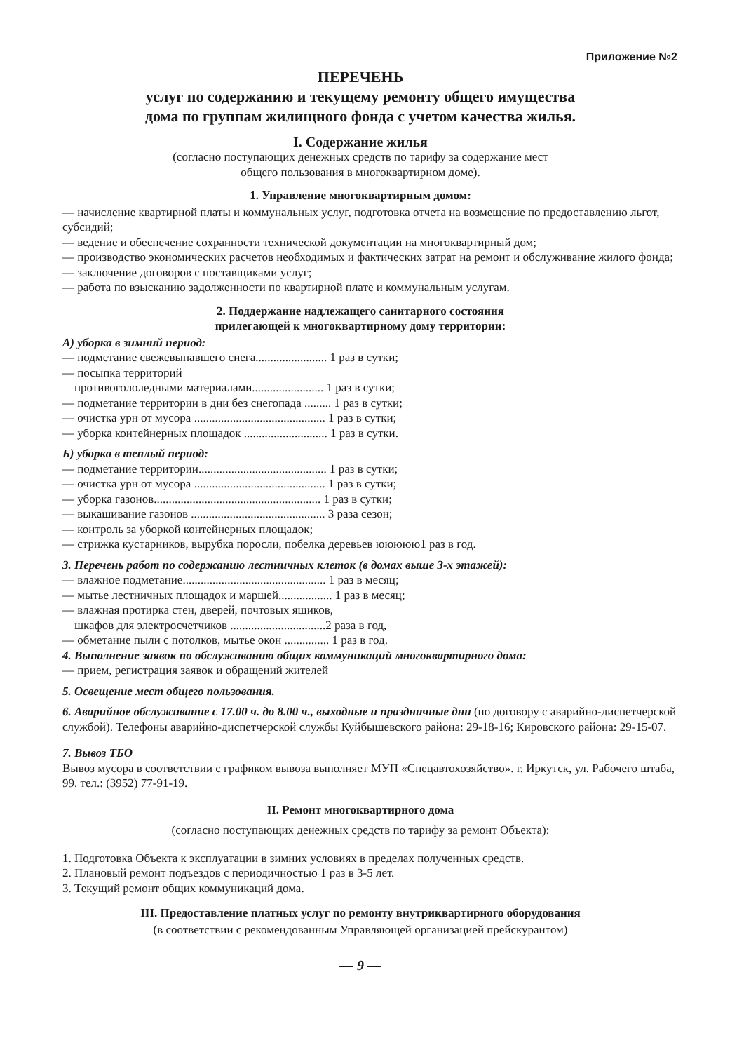Приложение №2
ПЕРЕЧЕНЬ
услуг по содержанию и текущему ремонту общего имущества
дома по группам жилищного фонда с учетом качества жилья.
I. Содержание жилья
(согласно поступающих денежных средств по тарифу за содержание мест
общего пользования в многоквартирном доме).
1. Управление многоквартирным домом:
— начисление квартирной платы и коммунальных услуг, подготовка отчета на возмещение по предоставлению льгот, субсидий;
— ведение и обеспечение сохранности технической документации на многоквартирный дом;
— производство экономических расчетов необходимых и фактических затрат на ремонт и обслуживание жилого фонда;
— заключение договоров с поставщиками услуг;
— работа по взысканию задолженности по квартирной плате и коммунальным услугам.
2. Поддержание надлежащего санитарного состояния
прилегающей к многоквартирному дому территории:
А) уборка в зимний период:
— подметание свежевыпавшего снега........................ 1 раз в сутки;
— посыпка территорий
противогололедными материалами........................ 1 раз в сутки;
— подметание территории в дни без снегопада ......... 1 раз в сутки;
— очистка урн от мусора ............................................ 1 раз в сутки;
— уборка контейнерных площадок ............................ 1 раз в сутки.
Б) уборка в теплый период:
— подметание территории........................................... 1 раз в сутки;
— очистка урн от мусора ............................................ 1 раз в сутки;
— уборка газонов........................................................ 1 раз в сутки;
— выкашивание газонов ............................................. 3 раза сезон;
— контроль за уборкой контейнерных площадок;
— стрижка кустарников, вырубка поросли, побелка деревьев ююююю1 раз в год.
3. Перечень работ по содержанию лестничных клеток (в домах выше 3-х этажей):
— влажное подметание................................................ 1 раз в месяц;
— мытье лестничных площадок и маршей.................. 1 раз в месяц;
— влажная протирка стен, дверей, почтовых ящиков,
шкафов для электросчетчиков ................................2 раза в год,
— обметание пыли с потолков, мытье окон ............... 1 раз в год.
4. Выполнение заявок по обслуживанию общих коммуникаций многоквартирного дома:
— прием, регистрация заявок и обращений жителей
5. Освещение мест общего пользования.
6. Аварийное обслуживание с 17.00 ч. до 8.00 ч., выходные и праздничные дни (по договору с аварийно-диспетчерской службой). Телефоны аварийно-диспетчерской службы Куйбышевского района: 29-18-16; Кировского района: 29-15-07.
7. Вывоз ТБО
Вывоз мусора в соответствии с графиком вывоза выполняет МУП «Спецавтохозяйство». г. Иркутск, ул. Рабочего штаба, 99. тел.: (3952) 77-91-19.
II. Ремонт многоквартирного дома
(согласно поступающих денежных средств по тарифу за ремонт Объекта):
1. Подготовка Объекта к эксплуатации в зимних условиях в пределах полученных средств.
2. Плановый ремонт подъездов с периодичностью 1 раз в 3-5 лет.
3. Текущий ремонт общих коммуникаций дома.
III. Предоставление платных услуг по ремонту внутриквартирного оборудования
(в соответствии с рекомендованным Управляющей организацией прейскурантом)
— 9 —